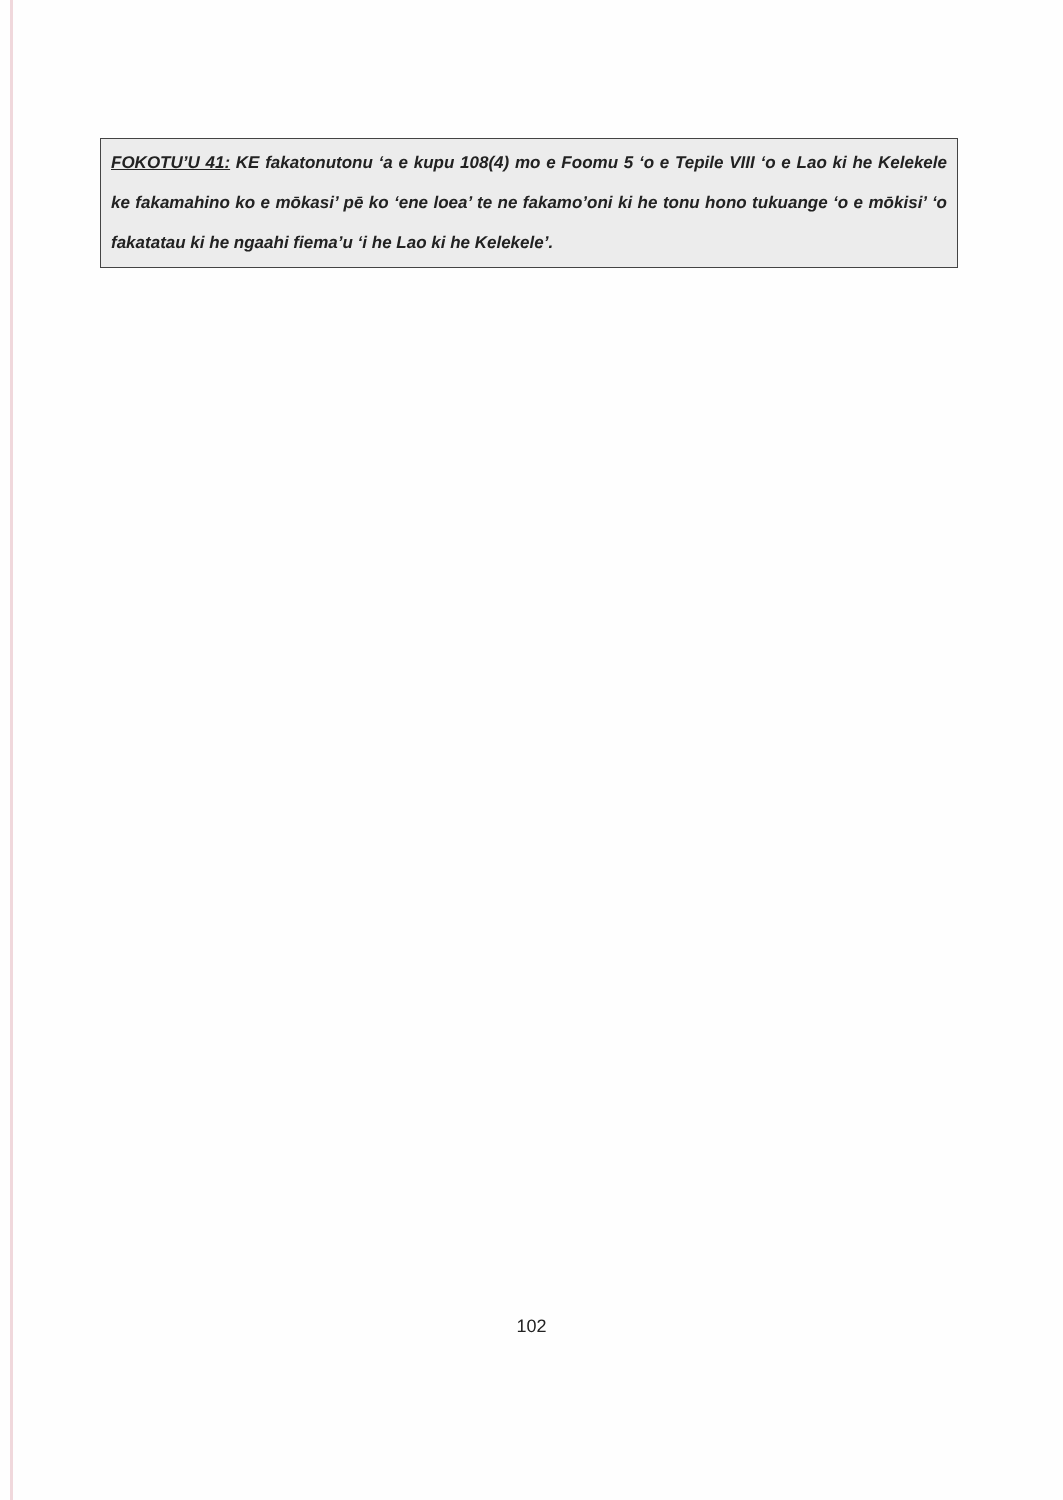FOKOTU’U 41: KE fakatonutonu ‘a e kupu 108(4) mo e Foomu 5 ‘o e Tepile VIII ‘o e Lao ki he Kelekele ke fakamahino ko e mōkasi’ pē ko ‘ene loea’ te ne fakamo’oni ki he tonu hono tukuange ‘o e mōkisi’ ‘o fakatatau ki he ngaahi fiema’u ‘i he Lao ki he Kelekele’.
102